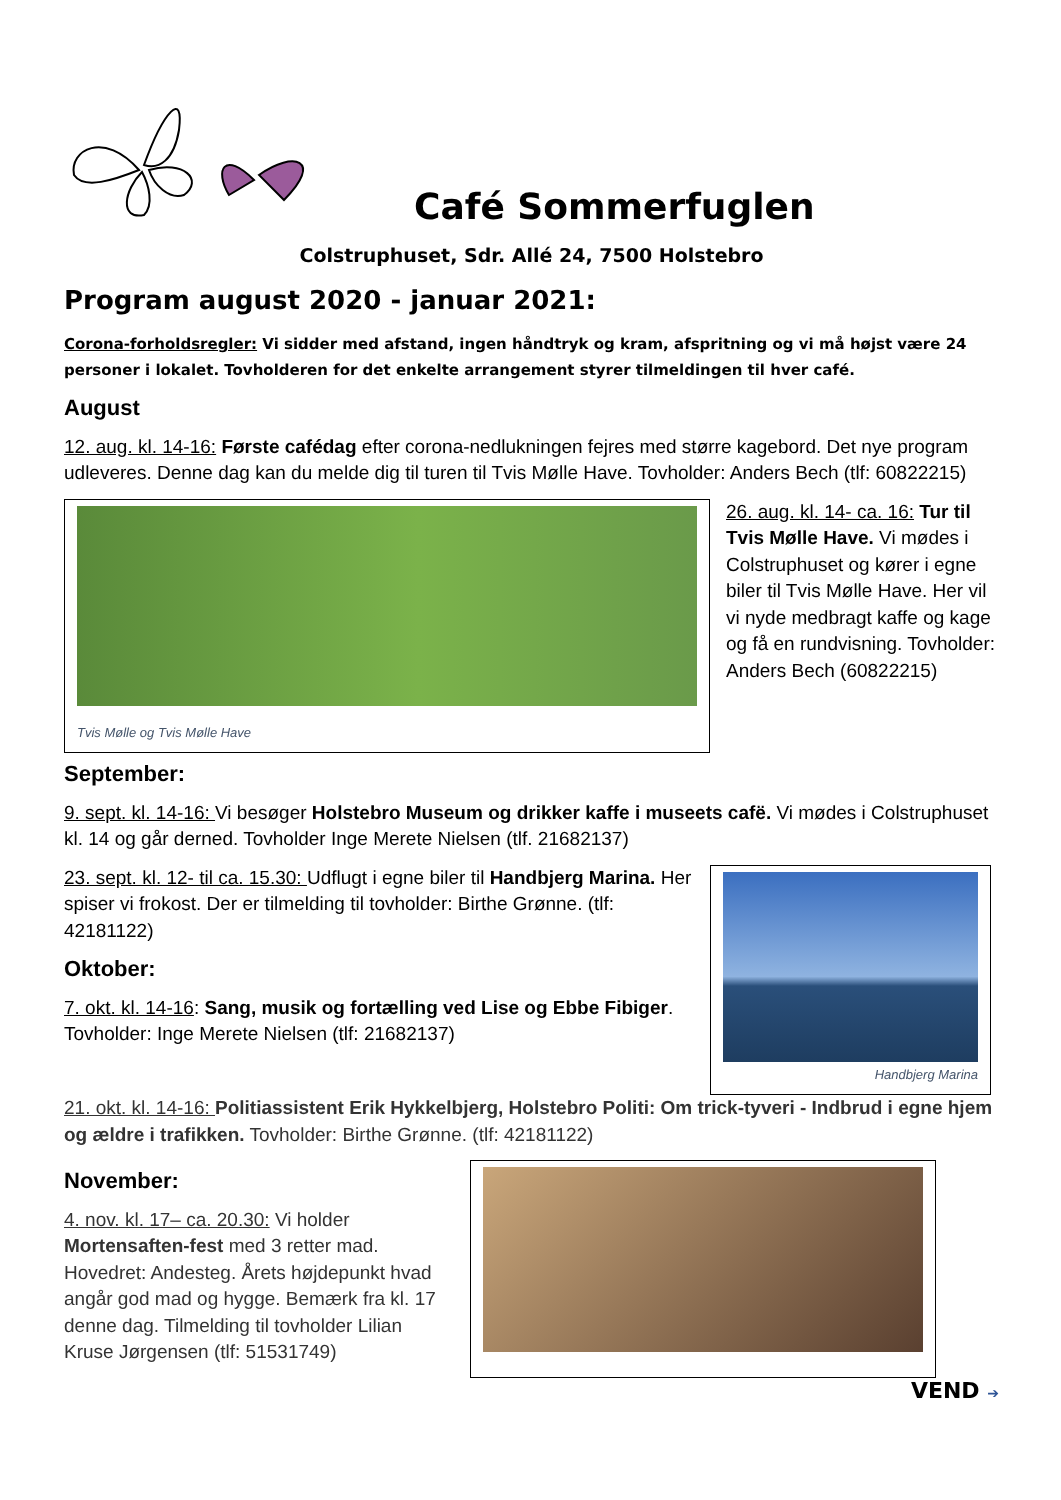Café Sommerfuglen
Colstruphuset, Sdr. Allé 24, 7500 Holstebro
Program august 2020 - januar 2021:
Corona-forholdsregler: Vi sidder med afstand, ingen håndtryk og kram, afspritning og vi må højst være 24 personer i lokalet. Tovholderen for det enkelte arrangement styrer tilmeldingen til hver café.
August
12. aug. kl. 14-16: Første cafédag efter corona-nedlukningen fejres med større kagebord. Det nye program udleveres. Denne dag kan du melde dig til turen til Tvis Mølle Have. Tovholder: Anders Bech (tlf: 60822215)
Tvis Mølle og Tvis Mølle Have
26. aug. kl. 14- ca. 16: Tur til Tvis Mølle Have. Vi mødes i Colstruphuset og kører i egne biler til Tvis Mølle Have. Her vil vi nyde medbragt kaffe og kage og få en rundvisning. Tovholder: Anders Bech (60822215)
September:
9. sept. kl. 14-16: Vi besøger Holstebro Museum og drikker kaffe i museets cafë. Vi mødes i Colstruphuset kl. 14 og går derned. Tovholder Inge Merete Nielsen (tlf. 21682137)
23. sept. kl. 12- til ca. 15.30: Udflugt i egne biler til Handbjerg Marina. Her spiser vi frokost. Der er tilmelding til tovholder: Birthe Grønne. (tlf: 42181122)
Oktober:
7. okt. kl. 14-16: Sang, musik og fortælling ved Lise og Ebbe Fibiger. Tovholder: Inge Merete Nielsen (tlf: 21682137)
Handbjerg Marina
21. okt. kl. 14-16: Politiassistent Erik Hykkelbjerg, Holstebro Politi: Om trick-tyveri - Indbrud i egne hjem og ældre i trafikken. Tovholder: Birthe Grønne. (tlf: 42181122)
November:
4. nov. kl. 17– ca. 20.30: Vi holder Mortensaften-fest med 3 retter mad. Hovedret: Andesteg. Årets højdepunkt hvad angår god mad og hygge. Bemærk fra kl. 17 denne dag. Tilmelding til tovholder Lilian Kruse Jørgensen (tlf: 51531749)
VEND ➔